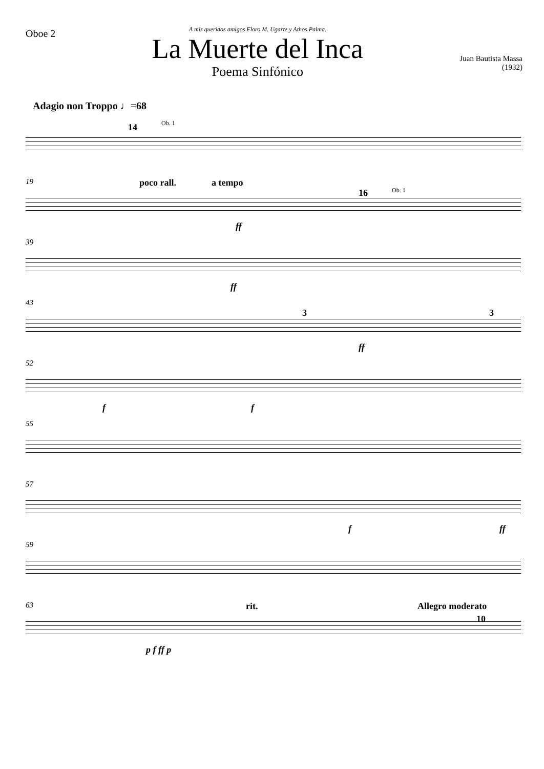Oboe 2
A mis queridos amigos Floro M. Ugarte y Athos Palma.
La Muerte del Inca
Poema Sinfónico
Juan Bautista Massa
(1932)
Adagio non Troppo ♩=68
14 Ob. 1
19 poco rall. a tempo
16 Ob. 1
ff
39
ff
43
3 3
ff
52
f f
55
57
f ff
59
63 rit. Allegro moderato
10
p f ff p